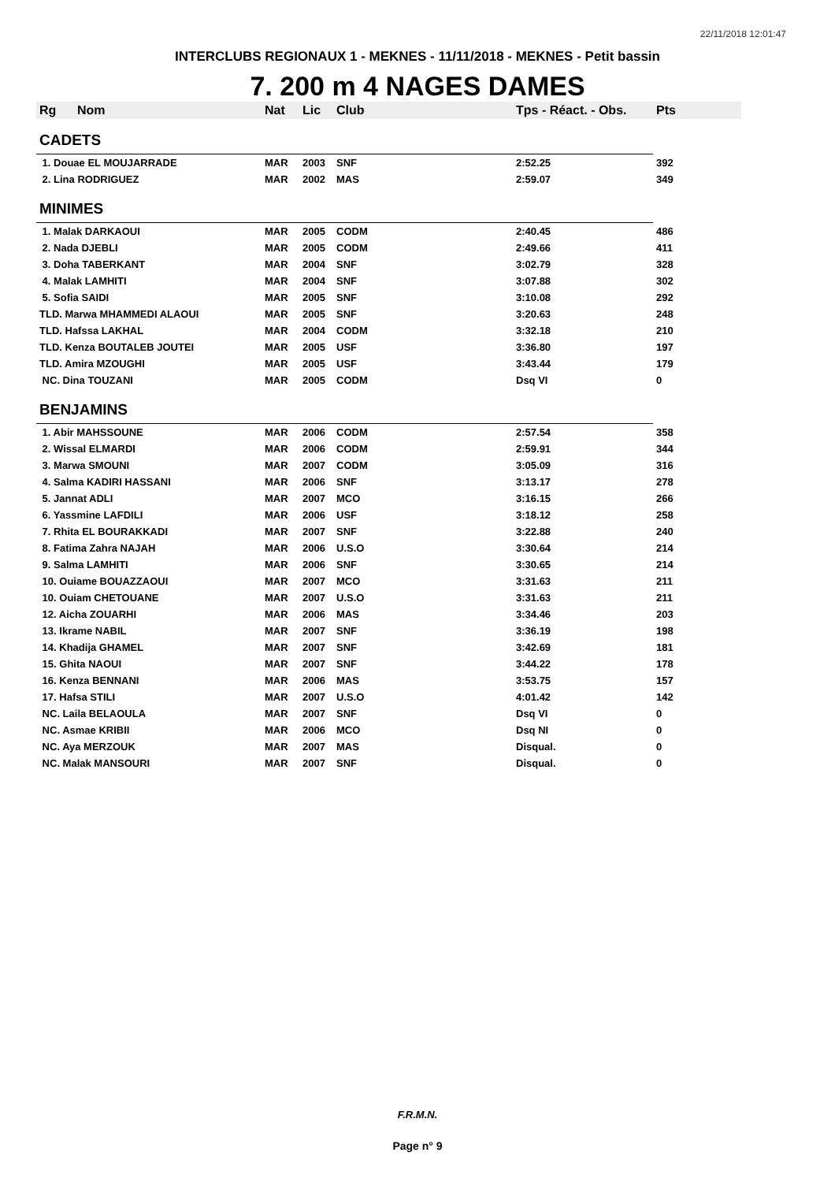22/11/2018 12:01:47
INTERCLUBS REGIONAUX 1 - MEKNES - 11/11/2018 - MEKNES - Petit bassin
7. 200 m 4 NAGES DAMES
| Rg | Nom | Nat | Lic | Club | Tps - Réact. - Obs. | Pts |
| --- | --- | --- | --- | --- | --- | --- |
| CADETS | | | | | | |
| 1. Douae EL MOUJARRADE | | MAR | 2003 | SNF | 2:52.25 | 392 |
| 2. Lina RODRIGUEZ | | MAR | 2002 | MAS | 2:59.07 | 349 |
| MINIMES | | | | | | |
| 1. Malak DARKAOUI | | MAR | 2005 | CODM | 2:40.45 | 486 |
| 2. Nada DJEBLI | | MAR | 2005 | CODM | 2:49.66 | 411 |
| 3. Doha TABERKANT | | MAR | 2004 | SNF | 3:02.79 | 328 |
| 4. Malak LAMHITI | | MAR | 2004 | SNF | 3:07.88 | 302 |
| 5. Sofia SAIDI | | MAR | 2005 | SNF | 3:10.08 | 292 |
| TLD. Marwa MHAMMEDI ALAOUI | | MAR | 2005 | SNF | 3:20.63 | 248 |
| TLD. Hafssa LAKHAL | | MAR | 2004 | CODM | 3:32.18 | 210 |
| TLD. Kenza BOUTALEB JOUTEI | | MAR | 2005 | USF | 3:36.80 | 197 |
| TLD. Amira MZOUGHI | | MAR | 2005 | USF | 3:43.44 | 179 |
| NC. Dina TOUZANI | | MAR | 2005 | CODM | Dsq VI | 0 |
| BENJAMINS | | | | | | |
| 1. Abir MAHSSOUNE | | MAR | 2006 | CODM | 2:57.54 | 358 |
| 2. Wissal ELMARDI | | MAR | 2006 | CODM | 2:59.91 | 344 |
| 3. Marwa SMOUNI | | MAR | 2007 | CODM | 3:05.09 | 316 |
| 4. Salma KADIRI HASSANI | | MAR | 2006 | SNF | 3:13.17 | 278 |
| 5. Jannat ADLI | | MAR | 2007 | MCO | 3:16.15 | 266 |
| 6. Yassmine LAFDILI | | MAR | 2006 | USF | 3:18.12 | 258 |
| 7. Rhita EL BOURAKKADI | | MAR | 2007 | SNF | 3:22.88 | 240 |
| 8. Fatima Zahra NAJAH | | MAR | 2006 | U.S.O | 3:30.64 | 214 |
| 9. Salma LAMHITI | | MAR | 2006 | SNF | 3:30.65 | 214 |
| 10. Ouiame BOUAZZAOUI | | MAR | 2007 | MCO | 3:31.63 | 211 |
| 10. Ouiam CHETOUANE | | MAR | 2007 | U.S.O | 3:31.63 | 211 |
| 12. Aicha ZOUARHI | | MAR | 2006 | MAS | 3:34.46 | 203 |
| 13. Ikrame NABIL | | MAR | 2007 | SNF | 3:36.19 | 198 |
| 14. Khadija GHAMEL | | MAR | 2007 | SNF | 3:42.69 | 181 |
| 15. Ghita NAOUI | | MAR | 2007 | SNF | 3:44.22 | 178 |
| 16. Kenza BENNANI | | MAR | 2006 | MAS | 3:53.75 | 157 |
| 17. Hafsa STILI | | MAR | 2007 | U.S.O | 4:01.42 | 142 |
| NC. Laila BELAOULA | | MAR | 2007 | SNF | Dsq VI | 0 |
| NC. Asmae KRIBII | | MAR | 2006 | MCO | Dsq NI | 0 |
| NC. Aya MERZOUK | | MAR | 2007 | MAS | Disqual. | 0 |
| NC. Malak MANSOURI | | MAR | 2007 | SNF | Disqual. | 0 |
F.R.M.N.
Page n° 9